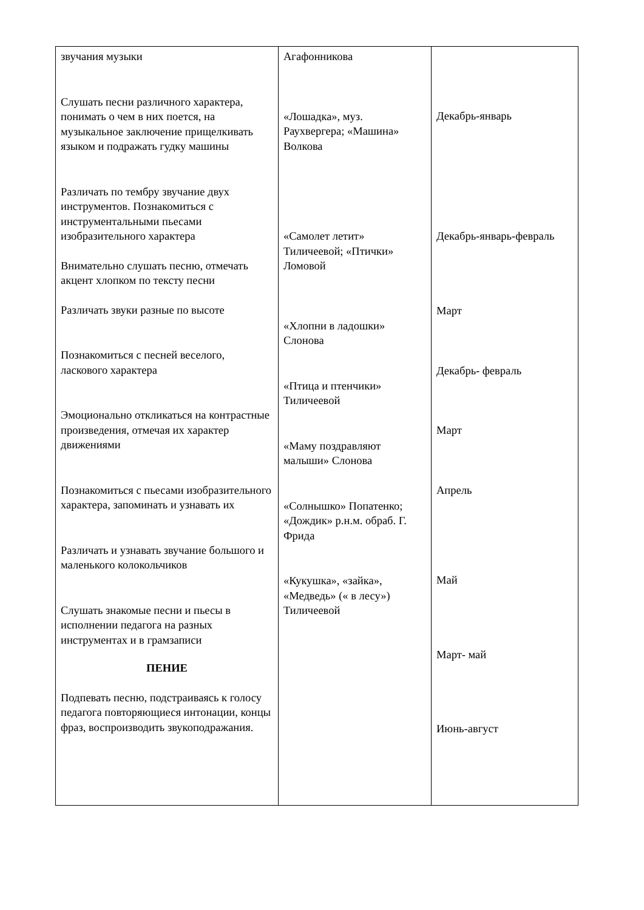| звучания музыки Слушать песни различного характера, понимать о чем в них поется, на музыкальное заключение прищелкивать языком и подражать гудку машины Различать по тембру звучание двух инструментов. Познакомиться с инструментальными пьесами изобразительного характера Внимательно слушать песню, отмечать акцент хлопком по тексту песни Различать звуки разные по высоте Познакомиться с песней веселого, ласкового характера Эмоционально откликаться на контрастные произведения, отмечая их характер движениями Познакомиться с пьесами изобразительного характера, запоминать и узнавать их Различать и узнавать звучание большого и маленького колокольчиков Слушать знакомые песни и пьесы в исполнении педагога на разных инструментах и в грамзаписи ПЕНИЕ Подпевать песню, подстраиваясь к голосу педагога повторяющиеся интонации, концы фраз, воспроизводить звукоподражания. | Агафонникова «Лошадка», муз. Раухвергера; «Машина» Волкова «Самолет летит» Тиличеевой; «Птички» Ломовой «Хлопни в ладошки» Слонова «Птица и птенчики» Тиличеевой «Маму поздравляют малыши» Слонова «Солнышко» Попатенко; «Дождик» р.н.м. обраб. Г. Фрида «Кукушка», «зайка», «Медведь» (« в лесу») Тиличеевой | Декабрь-январь Декабрь-январь-февраль Март Декабрь- февраль Март Апрель Май Март- май Июнь-август |